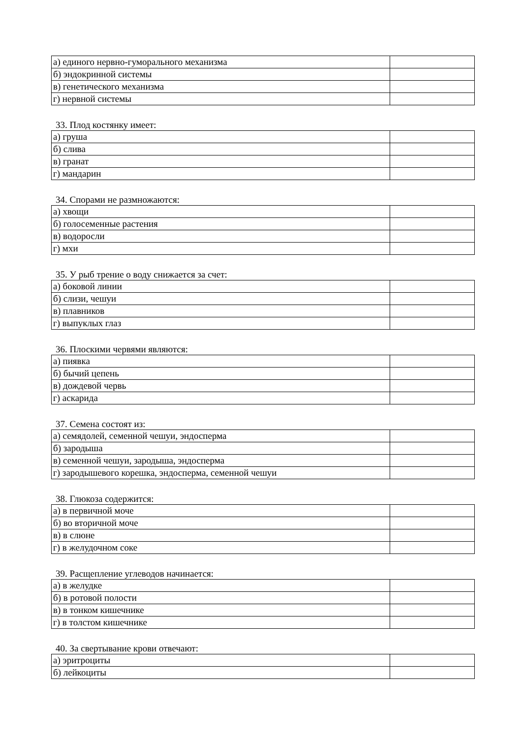| а) единого нервно-гуморального механизма | |
| б) эндокринной системы | |
| в) генетического механизма | |
| г) нервной системы | |
33. Плод костянку имеет:
| а) груша | |
| б) слива | |
| в) гранат | |
| г) мандарин | |
34. Спорами не размножаются:
| а) хвощи | |
| б) голосеменные растения | |
| в) водоросли | |
| г) мхи | |
35. У рыб трение о воду снижается за счет:
| а) боковой линии | |
| б) слизи, чешуи | |
| в) плавников | |
| г) выпуклых глаз | |
36. Плоскими червями являются:
| а) пиявка | |
| б) бычий цепень | |
| в) дождевой червь | |
| г) аскарида | |
37. Семена состоят из:
| а) семядолей, семенной чешуи, эндосперма | |
| б) зародыша | |
| в) семенной чешуи, зародыша, эндосперма | |
| г) зародышевого корешка, эндосперма, семенной чешуи | |
38. Глюкоза содержится:
| а) в первичной моче | |
| б) во вторичной моче | |
| в) в слюне | |
| г) в желудочном соке | |
39. Расщепление углеводов начинается:
| а) в желудке | |
| б) в ротовой полости | |
| в) в тонком кишечнике | |
| г) в толстом кишечнике | |
40. За свертывание крови отвечают:
| а) эритроциты | |
| б) лейкоциты | |